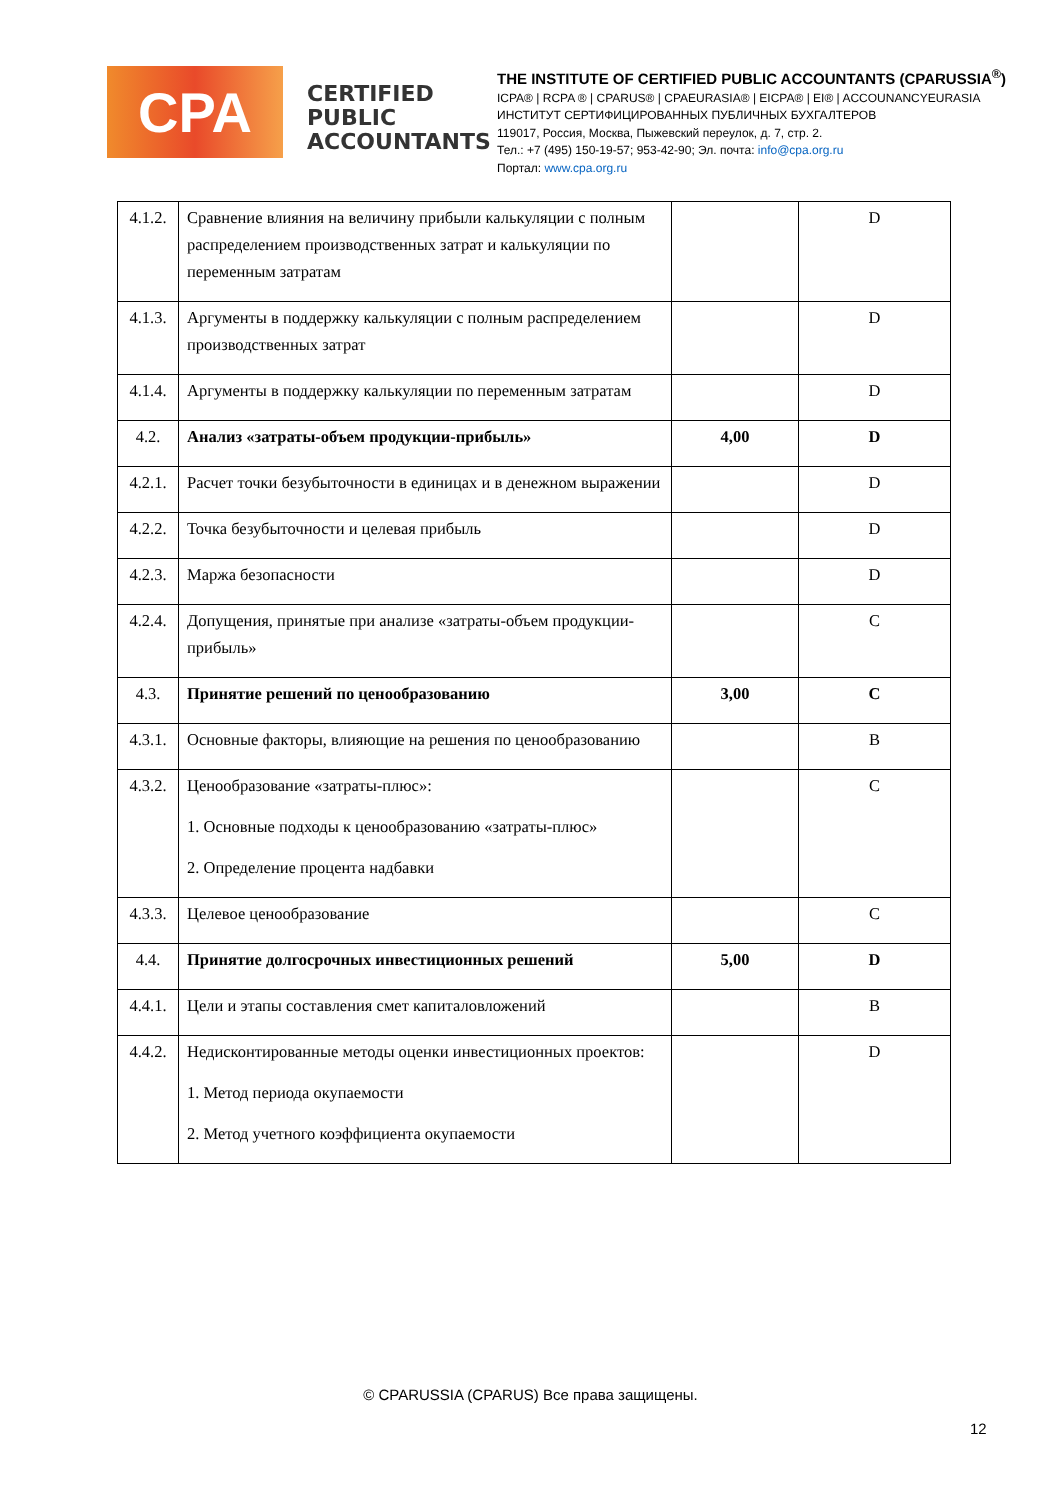CPA
CERTIFIED PUBLIC ACCOUNTANTS
THE INSTITUTE OF CERTIFIED PUBLIC ACCOUNTANTS (CPARUSSIA<sup>®</sup>)
ICPA® | RCPA ® | CPARUS® | CPAEURASIA® | EICPA® | EI® | ACCOUNANCYEURASIA
ИНСТИТУТ СЕРТИФИЦИРОВАННЫХ ПУБЛИЧНЫХ БУХГАЛТЕРОВ
119017, Россия, Москва, Пыжевский переулок, д. 7, стр. 2.
Тел.: +7 (495) 150-19-57; 953-42-90; Эл. почта: info@cpa.org.ru
Портал: www.cpa.org.ru
| 4.1.2. | Сравнение влияния на величину прибыли калькуляции с полным распределением производственных затрат и калькуляции по переменным затратам | | D |
| 4.1.3. | Аргументы в поддержку калькуляции с полным распределением производственных затрат | | D |
| 4.1.4. | Аргументы в поддержку калькуляции по переменным затратам | | D |
| 4.2. | Анализ «затраты-объем продукции-прибыль» | 4,00 | D |
| 4.2.1. | Расчет точки безубыточности в единицах и в денежном выражении | | D |
| 4.2.2. | Точка безубыточности и целевая прибыль | | D |
| 4.2.3. | Маржа безопасности | | D |
| 4.2.4. | Допущения, принятые при анализе «затраты-объем продукции-прибыль» | | C |
| 4.3. | Принятие решений по ценообразованию | 3,00 | C |
| 4.3.1. | Основные факторы, влияющие на решения по ценообразованию | | B |
| 4.3.2. | Ценообразование «затраты-плюс»: 1. Основные подходы к ценообразованию «затраты-плюс» 2. Определение процента надбавки | | C |
| 4.3.3. | Целевое ценообразование | | C |
| 4.4. | Принятие долгосрочных инвестиционных решений | 5,00 | D |
| 4.4.1. | Цели и этапы составления смет капиталовложений | | B |
| 4.4.2. | Недисконтированные методы оценки инвестиционных проектов: 1. Метод периода окупаемости 2. Метод учетного коэффициента окупаемости | | D |
© CPARUSSIA (CPARUS) Все права защищены.
12